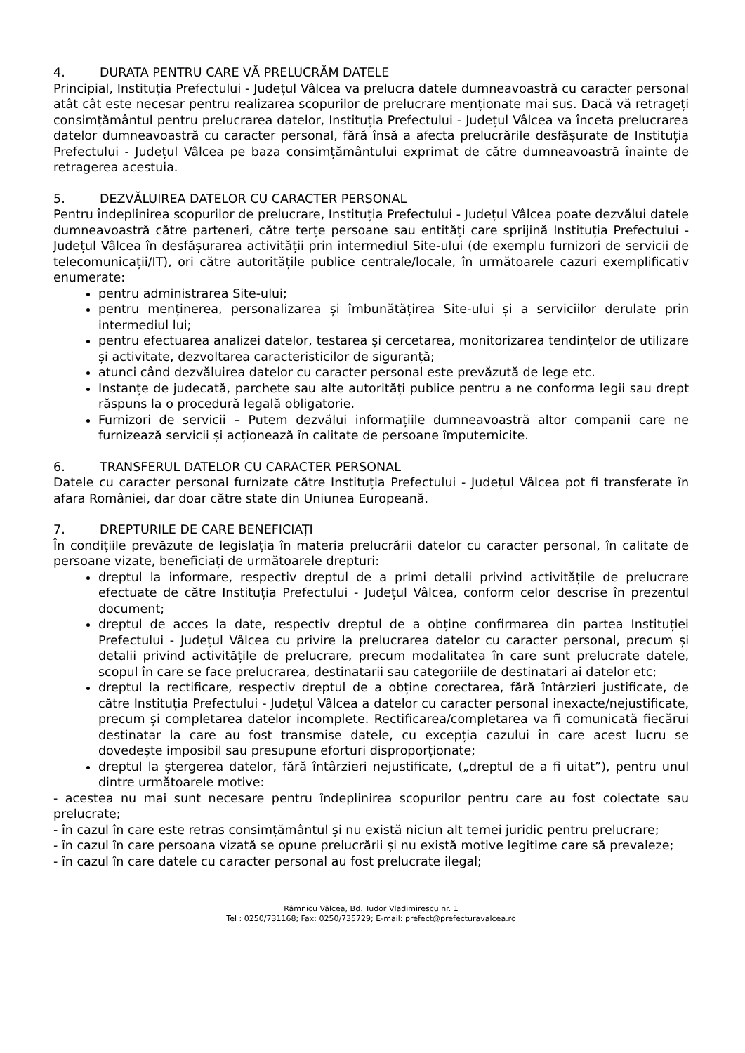4. DURATA PENTRU CARE VĂ PRELUCRĂM DATELE
Principial, Instituția Prefectului - Județul Vâlcea va prelucra datele dumneavoastră cu caracter personal atât cât este necesar pentru realizarea scopurilor de prelucrare menționate mai sus. Dacă vă retrageți consimțământul pentru prelucrarea datelor, Instituția Prefectului - Județul Vâlcea va înceta prelucrarea datelor dumneavoastră cu caracter personal, fără însă a afecta prelucrările desfășurate de Instituția Prefectului - Județul Vâlcea pe baza consimțământului exprimat de către dumneavoastră înainte de retragerea acestuia.
5. DEZVĂLUIREA DATELOR CU CARACTER PERSONAL
Pentru îndeplinirea scopurilor de prelucrare, Instituția Prefectului - Județul Vâlcea poate dezvălui datele dumneavoastră către parteneri, către terțe persoane sau entități care sprijină Instituția Prefectului - Județul Vâlcea în desfășurarea activității prin intermediul Site-ului (de exemplu furnizori de servicii de telecomunicații/IT), ori către autoritățile publice centrale/locale, în următoarele cazuri exemplificativ enumerate:
pentru administrarea Site-ului;
pentru menținerea, personalizarea și îmbunătățirea Site-ului și a serviciilor derulate prin intermediul lui;
pentru efectuarea analizei datelor, testarea și cercetarea, monitorizarea tendințelor de utilizare și activitate, dezvoltarea caracteristicilor de siguranță;
atunci când dezvăluirea datelor cu caracter personal este prevăzută de lege etc.
Instanțe de judecată, parchete sau alte autorități publice pentru a ne conforma legii sau drept răspuns la o procedură legală obligatorie.
Furnizori de servicii – Putem dezvălui informațiile dumneavoastră altor companii care ne furnizează servicii și acționează în calitate de persoane împuternicite.
6. TRANSFERUL DATELOR CU CARACTER PERSONAL
Datele cu caracter personal furnizate către Instituția Prefectului - Județul Vâlcea pot fi transferate în afara României, dar doar către state din Uniunea Europeană.
7. DREPTURILE DE CARE BENEFICIAȚI
În condițiile prevăzute de legislația în materia prelucrării datelor cu caracter personal, în calitate de persoane vizate, beneficiați de următoarele drepturi:
dreptul la informare, respectiv dreptul de a primi detalii privind activitățile de prelucrare efectuate de către Instituția Prefectului - Județul Vâlcea, conform celor descrise în prezentul document;
dreptul de acces la date, respectiv dreptul de a obține confirmarea din partea Instituției Prefectului - Județul Vâlcea cu privire la prelucrarea datelor cu caracter personal, precum și detalii privind activitățile de prelucrare, precum modalitatea în care sunt prelucrate datele, scopul în care se face prelucrarea, destinatarii sau categoriile de destinatari ai datelor etc;
dreptul la rectificare, respectiv dreptul de a obține corectarea, fără întârzieri justificate, de către Instituția Prefectului - Județul Vâlcea a datelor cu caracter personal inexacte/nejustificate, precum și completarea datelor incomplete. Rectificarea/completarea va fi comunicată fiecărui destinatar la care au fost transmise datele, cu excepția cazului în care acest lucru se dovedește imposibil sau presupune eforturi disproporționate;
dreptul la ștergerea datelor, fără întârzieri nejustificate, („dreptul de a fi uitat”), pentru unul dintre următoarele motive:
- acestea nu mai sunt necesare pentru îndeplinirea scopurilor pentru care au fost colectate sau prelucrate;
- în cazul în care este retras consimțământul și nu există niciun alt temei juridic pentru prelucrare;
- în cazul în care persoana vizată se opune prelucrării și nu există motive legitime care să prevaleze;
- în cazul în care datele cu caracter personal au fost prelucrate ilegal;
Râmnicu Vâlcea, Bd. Tudor Vladimirescu nr. 1
Tel : 0250/731168; Fax: 0250/735729; E-mail: prefect@prefecturavalcea.ro